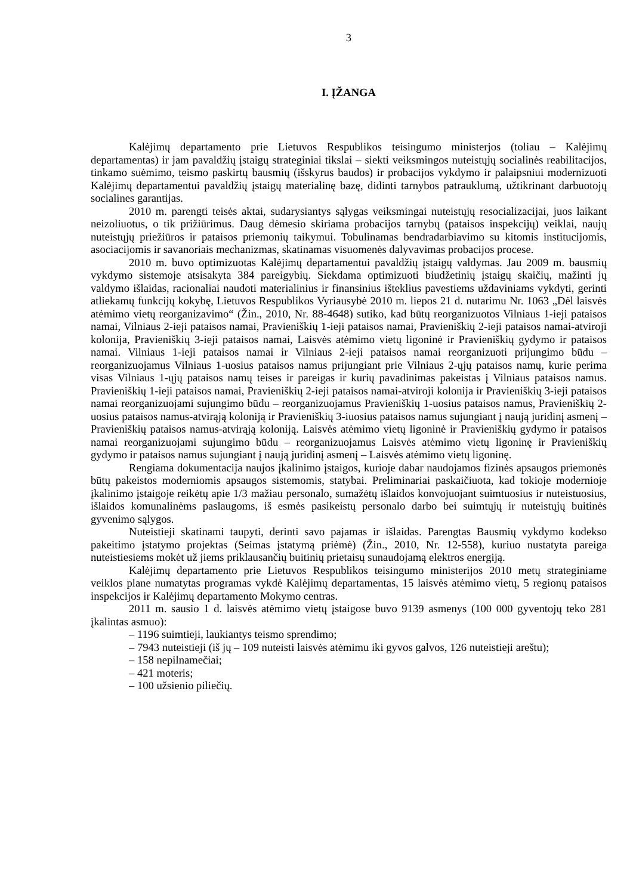3
I. ĮŽANGA
Kalėjimų departamento prie Lietuvos Respublikos teisingumo ministerjos (toliau – Kalėjimų departamentas) ir jam pavaldžių įstaigų strateginiai tikslai – siekti veiksmingos nuteistųjų socialinės reabilitacijos, tinkamo suėmimo, teismo paskirtų bausmių (išskyrus baudos) ir probacijos vykdymo ir palaipsniui modernizuoti Kalėjimų departamentui pavaldžių įstaigų materialinę bazę, didinti tarnybos patrauklumą, užtikrinant darbuotojų socialines garantijas.
2010 m. parengti teisės aktai, sudarysiantys sąlygas veiksmingai nuteistųjų resocializacijai, juos laikant neizoliuotus, o tik prižiūrimus. Daug dėmesio skiriama probacijos tarnybų (pataisos inspekcijų) veiklai, naujų nuteistųjų priežiūros ir pataisos priemonių taikymui. Tobulinamas bendradarbiavimo su kitomis institucijomis, asociacijomis ir savanoriais mechanizmas, skatinamas visuomenės dalyvavimas probacijos procese.
2010 m. buvo optimizuotas Kalėjimų departamentui pavaldžių įstaigų valdymas. Jau 2009 m. bausmių vykdymo sistemoje atsisakyta 384 pareigybių. Siekdama optimizuoti biudžetinių įstaigų skaičių, mažinti jų valdymo išlaidas, racionaliai naudoti materialinius ir finansinius išteklius pavestiems uždaviniams vykdyti, gerinti atliekamų funkcijų kokybę, Lietuvos Respublikos Vyriausybė 2010 m. liepos 21 d. nutarimu Nr. 1063 „Dėl laisvės atėmimo vietų reorganizavimo“ (Žin., 2010, Nr. 88-4648) sutiko, kad būtų reorganizuotos Vilniaus 1-ieji pataisos namai, Vilniaus 2-ieji pataisos namai, Pravieniškių 1-ieji pataisos namai, Pravieniškių 2-ieji pataisos namai-atviroji kolonija, Pravieniškių 3-ieji pataisos namai, Laisvės atėmimo vietų ligoninė ir Pravieniškių gydymo ir pataisos namai. Vilniaus 1-ieji pataisos namai ir Vilniaus 2-ieji pataisos namai reorganizuoti prijungimo būdu – reorganizuojamus Vilniaus 1-uosius pataisos namus prijungiant prie Vilniaus 2-ųjų pataisos namų, kurie perima visas Vilniaus 1-ųjų pataisos namų teises ir pareigas ir kurių pavadinimas pakeistas į Vilniaus pataisos namus. Pravieniškių 1-ieji pataisos namai, Pravieniškių 2-ieji pataisos namai-atviroji kolonija ir Pravieniškių 3-ieji pataisos namai reorganizuojami sujungimo būdu – reorganizuojamus Pravieniškių 1-uosius pataisos namus, Pravieniškių 2-uosius pataisos namus-atvirąją koloniją ir Pravieniškių 3-iuosius pataisos namus sujungiant į naują juridinį asmenį – Pravieniškių pataisos namus-atvirąją koloniją. Laisvės atėmimo vietų ligoninė ir Pravieniškių gydymo ir pataisos namai reorganizuojami sujungimo būdu – reorganizuojamus Laisvės atėmimo vietų ligoninę ir Pravieniškių gydymo ir pataisos namus sujungiant į naują juridinį asmenį – Laisvės atėmimo vietų ligoninę.
Rengiama dokumentacija naujos įkalinimo įstaigos, kurioje dabar naudojamos fizinės apsaugos priemonės būtų pakeistos moderniomis apsaugos sistemomis, statybai. Preliminariai paskaičiuota, kad tokioje modernioje įkalinimo įstaigoje reikėtų apie 1/3 mažiau personalo, sumažėtų išlaidos konvojuojant suimtuosius ir nuteistuosius, išlaidos komunalinėms paslaugoms, iš esmės pasikeistų personalo darbo bei suimtųjų ir nuteistųjų buitinės gyvenimo sąlygos.
Nuteistieji skatinami taupyti, derinti savo pajamas ir išlaidas. Parengtas Bausmių vykdymo kodekso pakeitimo įstatymo projektas (Seimas įstatymą priėmė) (Žin., 2010, Nr. 12-558), kuriuo nustatyta pareiga nuteistiesiems mokėt už jiems priklausančių buitinių prietaisų sunaudojamą elektros energiją.
Kalėjimų departamento prie Lietuvos Respublikos teisingumo ministerijos 2010 metų strateginiame veiklos plane numatytas programas vykdė Kalėjimų departamentas, 15 laisvės atėmimo vietų, 5 regionų pataisos inspekcijos ir Kalėjimų departamento Mokymo centras.
2011 m. sausio 1 d. laisvės atėmimo vietų įstaigose buvo 9139 asmenys (100 000 gyventojų teko 281 įkalintas asmuo):
– 1196 suimtieji, laukiantys teismo sprendimo;
– 7943 nuteistieji (iš jų – 109 nuteisti laisvės atėmimu iki gyvos galvos, 126 nuteistieji areštu);
– 158 nepilnamečiai;
– 421 moteris;
– 100 užsienio piliečių.